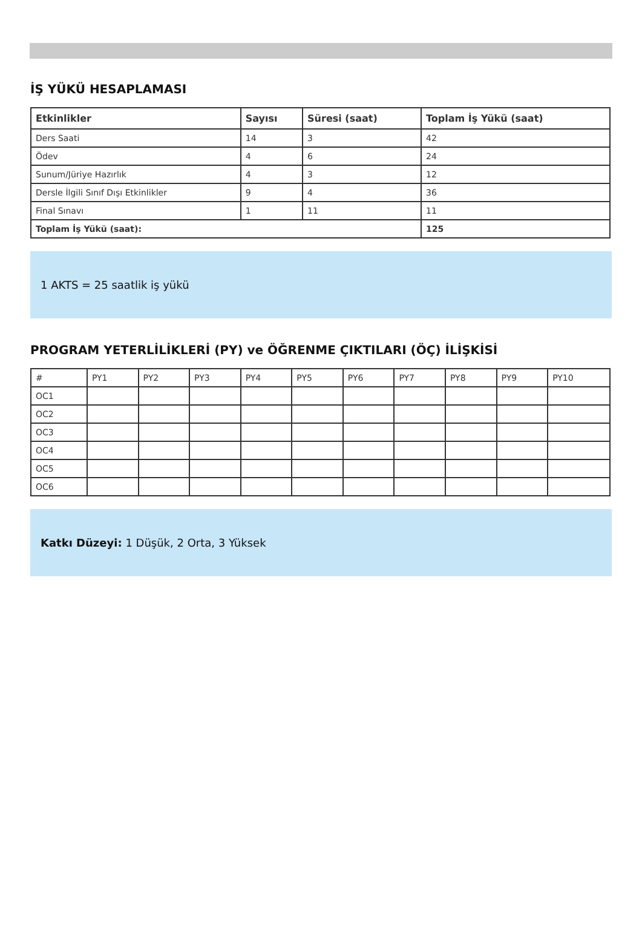İŞ YÜKÜ HESAPLAMASI
| Etkinlikler | Sayısı | Süresi (saat) | Toplam İş Yükü (saat) |
| --- | --- | --- | --- |
| Ders Saati | 14 | 3 | 42 |
| Ödev | 4 | 6 | 24 |
| Sunum/Jüriye Hazırlık | 4 | 3 | 12 |
| Dersle İlgili Sınıf Dışı Etkinlikler | 9 | 4 | 36 |
| Final Sınavı | 1 | 11 | 11 |
| Toplam İş Yükü (saat): | | | 125 |
1 AKTS = 25 saatlik iş yükü
PROGRAM YETERLİLİKLERİ (PY) ve ÖĞRENME ÇIKTILARI (ÖÇ) İLİŞKİSİ
| # | PY1 | PY2 | PY3 | PY4 | PY5 | PY6 | PY7 | PY8 | PY9 | PY10 |
| OC1 | | | | | | | | | | |
| OC2 | | | | | | | | | | |
| OC3 | | | | | | | | | | |
| OC4 | | | | | | | | | | |
| OC5 | | | | | | | | | | |
| OC6 | | | | | | | | | | |
Katkı Düzeyi: 1 Düşük, 2 Orta, 3 Yüksek